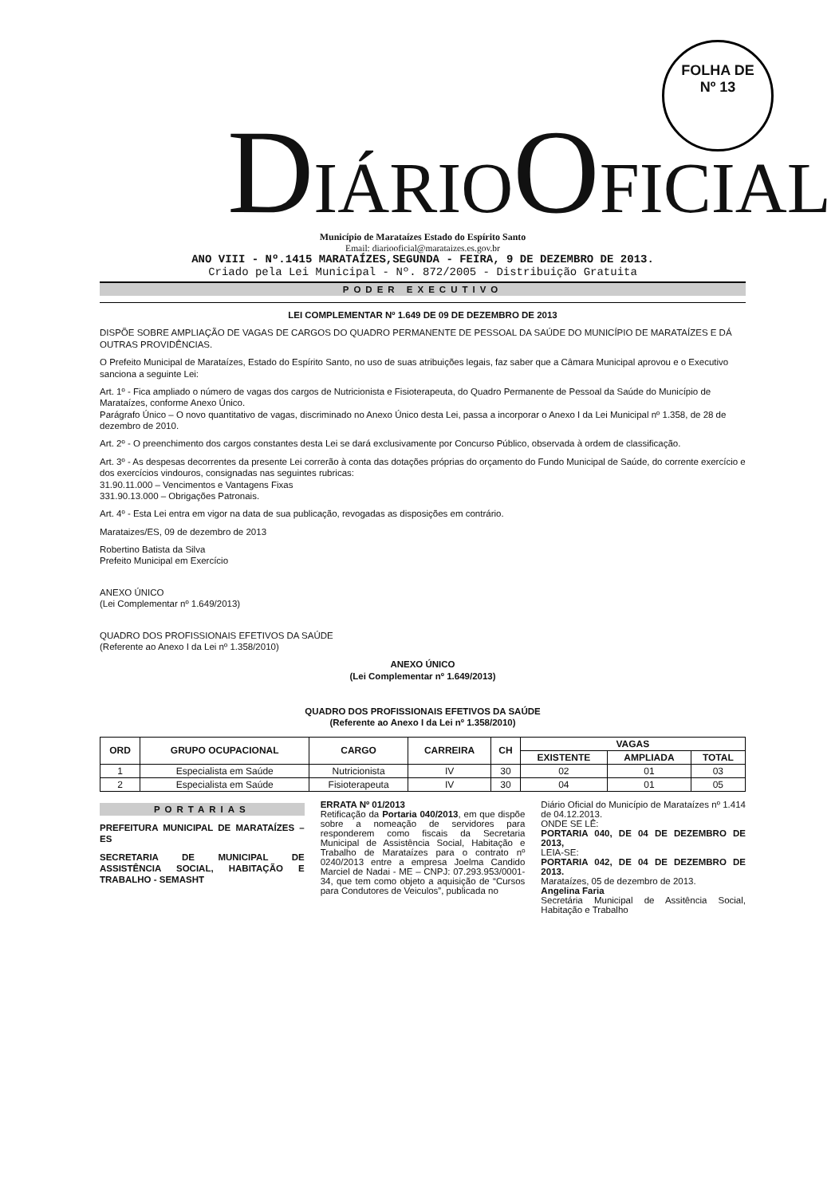FOLHA DE
Nº 13
DIÁRIOOFICIAL
Município de Marataízes Estado do Espírito Santo
Email: diariooficial@marataizes.es.gov.br
ANO VIII - Nº.1415 MARATAÍZES,SEGUNDA - FEIRA, 9 DE DEZEMBRO DE 2013.
Criado pela Lei Municipal - Nº. 872/2005 - Distribuição Gratuita
PODER EXECUTIVO
LEI COMPLEMENTAR Nº 1.649 DE 09 DE DEZEMBRO DE 2013
DISPÕE SOBRE AMPLIAÇÃO DE VAGAS DE CARGOS DO QUADRO PERMANENTE DE PESSOAL DA SAÚDE DO MUNICÍPIO DE MARATAÍZES E DÁ OUTRAS PROVIDÊNCIAS.
O Prefeito Municipal de Marataízes, Estado do Espírito Santo, no uso de suas atribuições legais, faz saber que a Câmara Municipal aprovou e o Executivo sanciona a seguinte Lei:
Art. 1º - Fica ampliado o número de vagas dos cargos de Nutricionista e Fisioterapeuta, do Quadro Permanente de Pessoal da Saúde do Município de Marataízes, conforme Anexo Único.
Parágrafo Único – O novo quantitativo de vagas, discriminado no Anexo Único desta Lei, passa a incorporar o Anexo I da Lei Municipal nº 1.358, de 28 de dezembro de 2010.
Art. 2º - O preenchimento dos cargos constantes desta Lei se dará exclusivamente por Concurso Público, observada à ordem de classificação.
Art. 3º - As despesas decorrentes da presente Lei correrão à conta das dotações próprias do orçamento do Fundo Municipal de Saúde, do corrente exercício e dos exercícios vindouros, consignadas nas seguintes rubricas:
31.90.11.000 – Vencimentos e Vantagens Fixas
331.90.13.000 – Obrigações Patronais.
Art. 4º - Esta Lei entra em vigor na data de sua publicação, revogadas as disposições em contrário.
Marataizes/ES, 09 de dezembro de 2013
Robertino Batista da Silva
Prefeito Municipal em Exercício
ANEXO ÚNICO
(Lei Complementar nº 1.649/2013)
QUADRO DOS PROFISSIONAIS EFETIVOS DA SAÚDE
(Referente ao Anexo I da Lei nº 1.358/2010)
ANEXO ÚNICO
(Lei Complementar nº 1.649/2013)
QUADRO DOS PROFISSIONAIS EFETIVOS DA SAÚDE
(Referente ao Anexo I da Lei nº 1.358/2010)
| ORD | GRUPO OCUPACIONAL | CARGO | CARREIRA | CH | VAGAS | | |
| --- | --- | --- | --- | --- | --- | --- | --- |
| | | | | | EXISTENTE | AMPLIADA | TOTAL |
| 1 | Especialista em Saúde | Nutricionista | IV | 30 | 02 | 01 | 03 |
| 2 | Especialista em Saúde | Fisioterapeuta | IV | 30 | 04 | 01 | 05 |
PORTARIAS
PREFEITURA MUNICIPAL DE MARATAÍZES – ES
SECRETARIA DE MUNICIPAL DE ASSISTÊNCIA SOCIAL, HABITAÇÃO E TRABALHO - SEMASHT
ERRATA Nº 01/2013
Retificação da Portaria 040/2013, em que dispõe sobre a nomeação de servidores para responderem como fiscais da Secretaria Municipal de Assistência Social, Habitação e Trabalho de Marataízes para o contrato nº 0240/2013 entre a empresa Joelma Candido Marciel de Nadai - ME – CNPJ: 07.293.953/0001-34, que tem como objeto a aquisição de “Cursos para Condutores de Veiculos”, publicada no
Diário Oficial do Município de Marataízes nº 1.414 de 04.12.2013.
ONDE SE LÊ:
PORTARIA 040, DE 04 DE DEZEMBRO DE 2013,
LEIA-SE:
PORTARIA 042, DE 04 DE DEZEMBRO DE 2013.
Marataízes, 05 de dezembro de 2013.
Angelina Faria
Secretária Municipal de Assitência Social, Habitação e Trabalho